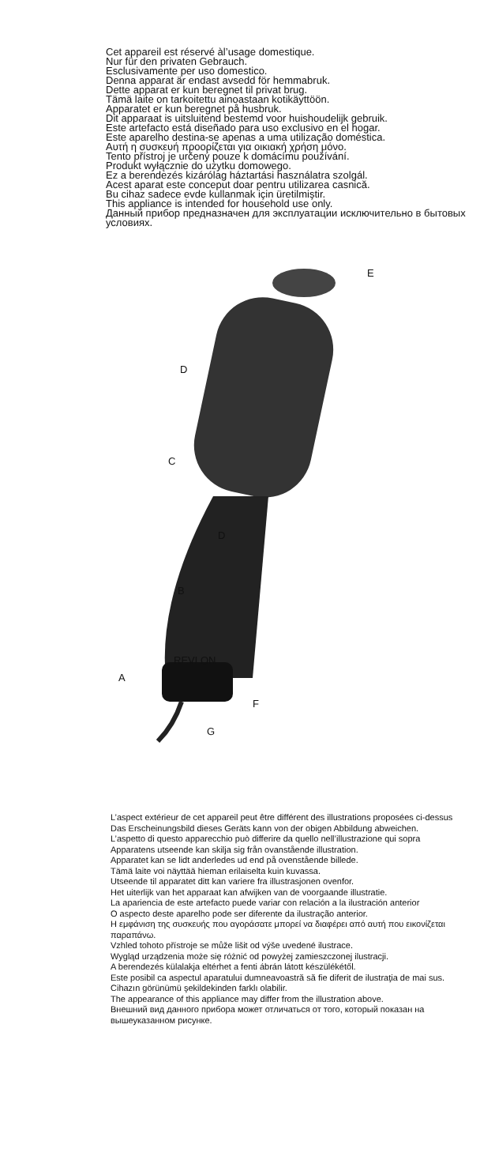Cet appareil est réservé àl’usage domestique.
Nur für den privaten Gebrauch.
Esclusivamente per uso domestico.
Denna apparat är endast avsedd för hemmabruk.
Dette apparat er kun beregnet til privat brug.
Tämä laite on tarkoitettu ainoastaan kotikäyttöön.
Apparatet er kun beregnet på husbruk.
Dit apparaat is uitsluitend bestemd voor huishoudelijk gebruik.
Este artefacto está diseñado para uso exclusivo en el hogar.
Este aparelho destina-se apenas a uma utilização doméstica.
Αυτή η συσκευή προορίζεται για οικιακή χρήση μόνο.
Tento přístroj je určený pouze k domácímu používání.
Produkt wyłącznie do użytku domowego.
Ez a berendezés kizárólag háztartási használatra szolgál.
Acest aparat este conceput doar pentru utilizarea casnică.
Bu cihaz sadece evde kullanmak için üretilmiştir.
This appliance is intended for household use only.
Данный прибор предназначен для эксплуатации исключительно в бытовых условиях.
E
D
C
D
B
REVLON
A
F
G
L’aspect extérieur de cet appareil peut être différent des illustrations proposées ci-dessus
Das Erscheinungsbild dieses Geräts kann von der obigen Abbildung abweichen.
L’aspetto di questo apparecchio può differire da quello nell’illustrazione qui sopra
Apparatens utseende kan skilja sig från ovanstående illustration.
Apparatet kan se lidt anderledes ud end på ovenstående billede.
Tämä laite voi näyttää hieman erilaiselta kuin kuvassa.
Utseende til apparatet ditt kan variere fra illustrasjonen ovenfor.
Het uiterlijk van het apparaat kan afwijken van de voorgaande illustratie.
La apariencia de este artefacto puede variar con relación a la ilustración anterior
O aspecto deste aparelho pode ser diferente da ilustração anterior.
Η εμφάνιση της συσκευής που αγοράσατε μπορεί να διαφέρει από αυτή που εικονίζεται παραπάνω.
Vzhled tohoto přístroje se může lišit od výše uvedené ilustrace.
Wygląd urządzenia może się różnić od powyżej zamieszczonej ilustracji.
A berendezés külalakja eltérhet a fenti ábrán látott készülékétől.
Este posibil ca aspectul aparatului dumneavoastră să fie diferit de ilustraţia de mai sus.
Cihazın görünümü şekildekinden farklı olabilir.
The appearance of this appliance may differ from the illustration above.
Внешний вид данного прибора может отличаться от того, который показан на вышеуказанном рисунке.